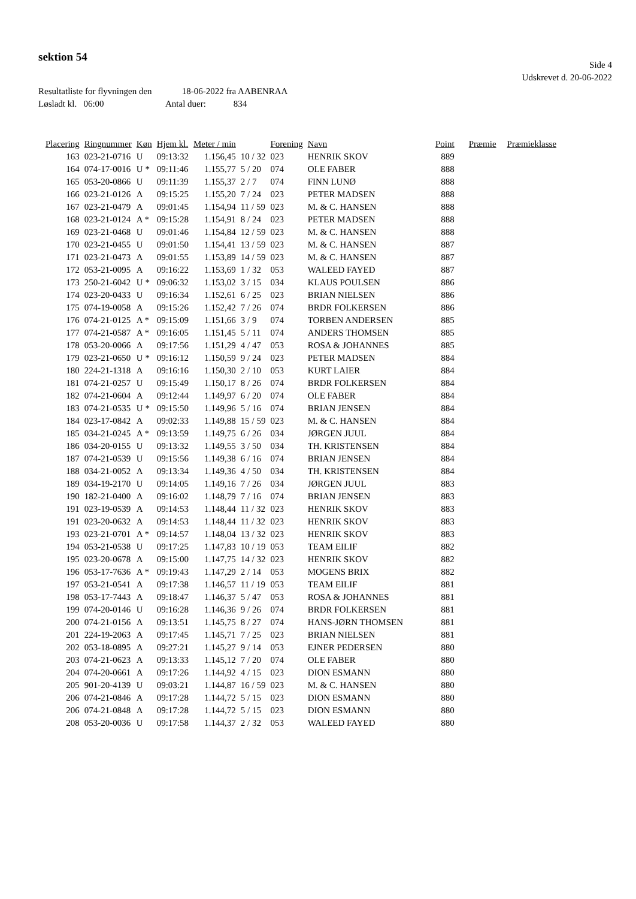sektion 54
Side 4
Udskrevet d. 20-06-2022
Resultatliste for flyvningen den 18-06-2022 fra AABENRAA
Løsladt kl. 06:00 Antal duer: 834
| Placering | Ringnummer | Køn | Hjem kl. | Meter / min | | Forening | Navn | Point | Præmie | Præmieklasse |
| --- | --- | --- | --- | --- | --- | --- | --- | --- | --- | --- |
| 163 | 023-21-0716 | U | 09:13:32 | 1.156,45 | 10 / 32 | 023 | HENRIK SKOV | 889 | | |
| 164 | 074-17-0016 | U * | 09:11:46 | 1.155,77 | 5 / 20 | 074 | OLE FABER | 888 | | |
| 165 | 053-20-0866 | U | 09:11:39 | 1.155,37 | 2 / 7 | 074 | FINN LUNØ | 888 | | |
| 166 | 023-21-0126 | A | 09:15:25 | 1.155,20 | 7 / 24 | 023 | PETER MADSEN | 888 | | |
| 167 | 023-21-0479 | A | 09:01:45 | 1.154,94 | 11 / 59 | 023 | M. & C. HANSEN | 888 | | |
| 168 | 023-21-0124 | A * | 09:15:28 | 1.154,91 | 8 / 24 | 023 | PETER MADSEN | 888 | | |
| 169 | 023-21-0468 | U | 09:01:46 | 1.154,84 | 12 / 59 | 023 | M. & C. HANSEN | 888 | | |
| 170 | 023-21-0455 | U | 09:01:50 | 1.154,41 | 13 / 59 | 023 | M. & C. HANSEN | 887 | | |
| 171 | 023-21-0473 | A | 09:01:55 | 1.153,89 | 14 / 59 | 023 | M. & C. HANSEN | 887 | | |
| 172 | 053-21-0095 | A | 09:16:22 | 1.153,69 | 1 / 32 | 053 | WALEED FAYED | 887 | | |
| 173 | 250-21-6042 | U * | 09:06:32 | 1.153,02 | 3 / 15 | 034 | KLAUS POULSEN | 886 | | |
| 174 | 023-20-0433 | U | 09:16:34 | 1.152,61 | 6 / 25 | 023 | BRIAN NIELSEN | 886 | | |
| 175 | 074-19-0058 | A | 09:15:26 | 1.152,42 | 7 / 26 | 074 | BRDR FOLKERSEN | 886 | | |
| 176 | 074-21-0125 | A * | 09:15:09 | 1.151,66 | 3 / 9 | 074 | TORBEN ANDERSEN | 885 | | |
| 177 | 074-21-0587 | A * | 09:16:05 | 1.151,45 | 5 / 11 | 074 | ANDERS THOMSEN | 885 | | |
| 178 | 053-20-0066 | A | 09:17:56 | 1.151,29 | 4 / 47 | 053 | ROSA & JOHANNES | 885 | | |
| 179 | 023-21-0650 | U * | 09:16:12 | 1.150,59 | 9 / 24 | 023 | PETER MADSEN | 884 | | |
| 180 | 224-21-1318 | A | 09:16:16 | 1.150,30 | 2 / 10 | 053 | KURT LAIER | 884 | | |
| 181 | 074-21-0257 | U | 09:15:49 | 1.150,17 | 8 / 26 | 074 | BRDR FOLKERSEN | 884 | | |
| 182 | 074-21-0604 | A | 09:12:44 | 1.149,97 | 6 / 20 | 074 | OLE FABER | 884 | | |
| 183 | 074-21-0535 | U * | 09:15:50 | 1.149,96 | 5 / 16 | 074 | BRIAN JENSEN | 884 | | |
| 184 | 023-17-0842 | A | 09:02:33 | 1.149,88 | 15 / 59 | 023 | M. & C. HANSEN | 884 | | |
| 185 | 034-21-0245 | A * | 09:13:59 | 1.149,75 | 6 / 26 | 034 | JØRGEN JUUL | 884 | | |
| 186 | 034-20-0155 | U | 09:13:32 | 1.149,55 | 3 / 50 | 034 | TH. KRISTENSEN | 884 | | |
| 187 | 074-21-0539 | U | 09:15:56 | 1.149,38 | 6 / 16 | 074 | BRIAN JENSEN | 884 | | |
| 188 | 034-21-0052 | A | 09:13:34 | 1.149,36 | 4 / 50 | 034 | TH. KRISTENSEN | 884 | | |
| 189 | 034-19-2170 | U | 09:14:05 | 1.149,16 | 7 / 26 | 034 | JØRGEN JUUL | 883 | | |
| 190 | 182-21-0400 | A | 09:16:02 | 1.148,79 | 7 / 16 | 074 | BRIAN JENSEN | 883 | | |
| 191 | 023-19-0539 | A | 09:14:53 | 1.148,44 | 11 / 32 | 023 | HENRIK SKOV | 883 | | |
| 191 | 023-20-0632 | A | 09:14:53 | 1.148,44 | 11 / 32 | 023 | HENRIK SKOV | 883 | | |
| 193 | 023-21-0701 | A * | 09:14:57 | 1.148,04 | 13 / 32 | 023 | HENRIK SKOV | 883 | | |
| 194 | 053-21-0538 | U | 09:17:25 | 1.147,83 | 10 / 19 | 053 | TEAM EILIF | 882 | | |
| 195 | 023-20-0678 | A | 09:15:00 | 1.147,75 | 14 / 32 | 023 | HENRIK SKOV | 882 | | |
| 196 | 053-17-7636 | A * | 09:19:43 | 1.147,29 | 2 / 14 | 053 | MOGENS BRIX | 882 | | |
| 197 | 053-21-0541 | A | 09:17:38 | 1.146,57 | 11 / 19 | 053 | TEAM EILIF | 881 | | |
| 198 | 053-17-7443 | A | 09:18:47 | 1.146,37 | 5 / 47 | 053 | ROSA & JOHANNES | 881 | | |
| 199 | 074-20-0146 | U | 09:16:28 | 1.146,36 | 9 / 26 | 074 | BRDR FOLKERSEN | 881 | | |
| 200 | 074-21-0156 | A | 09:13:51 | 1.145,75 | 8 / 27 | 074 | HANS-JØRN THOMSEN | 881 | | |
| 201 | 224-19-2063 | A | 09:17:45 | 1.145,71 | 7 / 25 | 023 | BRIAN NIELSEN | 881 | | |
| 202 | 053-18-0895 | A | 09:27:21 | 1.145,27 | 9 / 14 | 053 | EJNER PEDERSEN | 880 | | |
| 203 | 074-21-0623 | A | 09:13:33 | 1.145,12 | 7 / 20 | 074 | OLE FABER | 880 | | |
| 204 | 074-20-0661 | A | 09:17:26 | 1.144,92 | 4 / 15 | 023 | DION ESMANN | 880 | | |
| 205 | 901-20-4139 | U | 09:03:21 | 1.144,87 | 16 / 59 | 023 | M. & C. HANSEN | 880 | | |
| 206 | 074-21-0846 | A | 09:17:28 | 1.144,72 | 5 / 15 | 023 | DION ESMANN | 880 | | |
| 206 | 074-21-0848 | A | 09:17:28 | 1.144,72 | 5 / 15 | 023 | DION ESMANN | 880 | | |
| 208 | 053-20-0036 | U | 09:17:58 | 1.144,37 | 2 / 32 | 053 | WALEED FAYED | 880 | | |